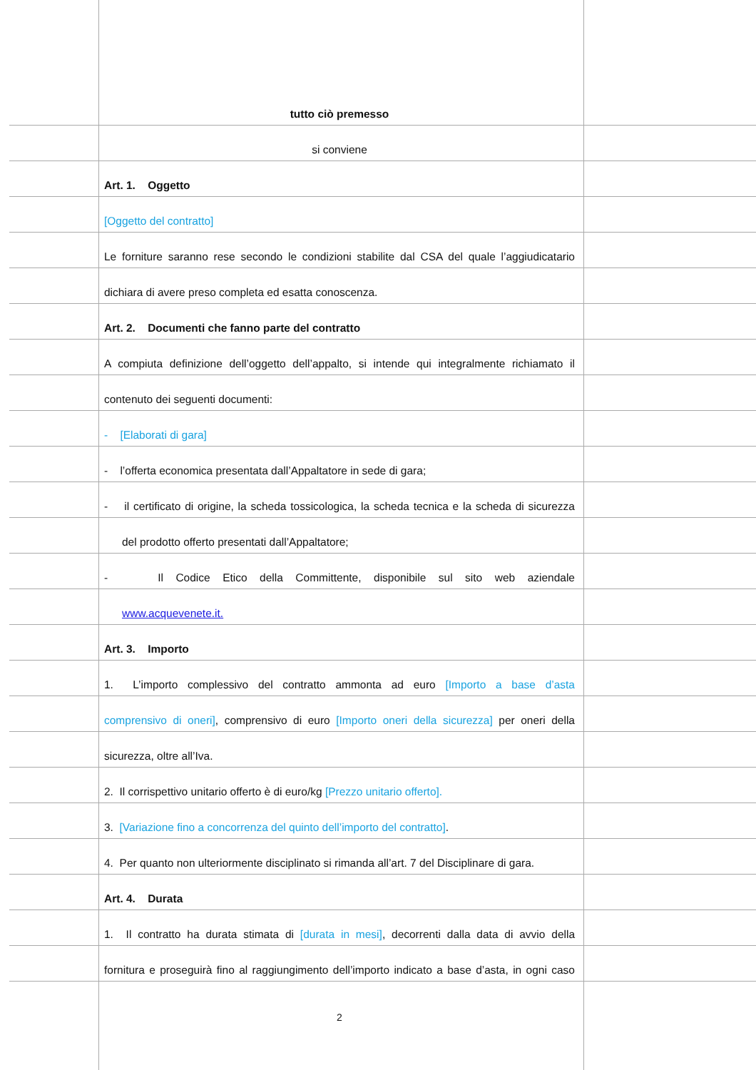tutto ciò premesso
si conviene
Art. 1. Oggetto
[Oggetto del contratto]
Le forniture saranno rese secondo le condizioni stabilite dal CSA del quale l’aggiudicatario
dichiara di avere preso completa ed esatta conoscenza.
Art. 2. Documenti che fanno parte del contratto
A compiuta definizione dell’oggetto dell’appalto, si intende qui integralmente richiamato il
contenuto dei seguenti documenti:
- [Elaborati di gara]
- l’offerta economica presentata dall’Appaltatore in sede di gara;
- il certificato di origine, la scheda tossicologica, la scheda tecnica e la scheda di sicurezza
del prodotto offerto presentati dall’Appaltatore;
- Il Codice Etico della Committente, disponibile sul sito web aziendale
www.acquevenete.it.
Art. 3. Importo
1. L’importo complessivo del contratto ammonta ad euro [Importo a base d’asta
comprensivo di oneri], comprensivo di euro [Importo oneri della sicurezza] per oneri della
sicurezza, oltre all’Iva.
2. Il corrispettivo unitario offerto è di euro/kg [Prezzo unitario offerto].
3. [Variazione fino a concorrenza del quinto dell’importo del contratto].
4. Per quanto non ulteriormente disciplinato si rimanda all’art. 7 del Disciplinare di gara.
Art. 4. Durata
1. Il contratto ha durata stimata di [durata in mesi], decorrenti dalla data di avvio della
fornitura e proseguirà fino al raggiungimento dell’importo indicato a base d’asta, in ogni caso
2